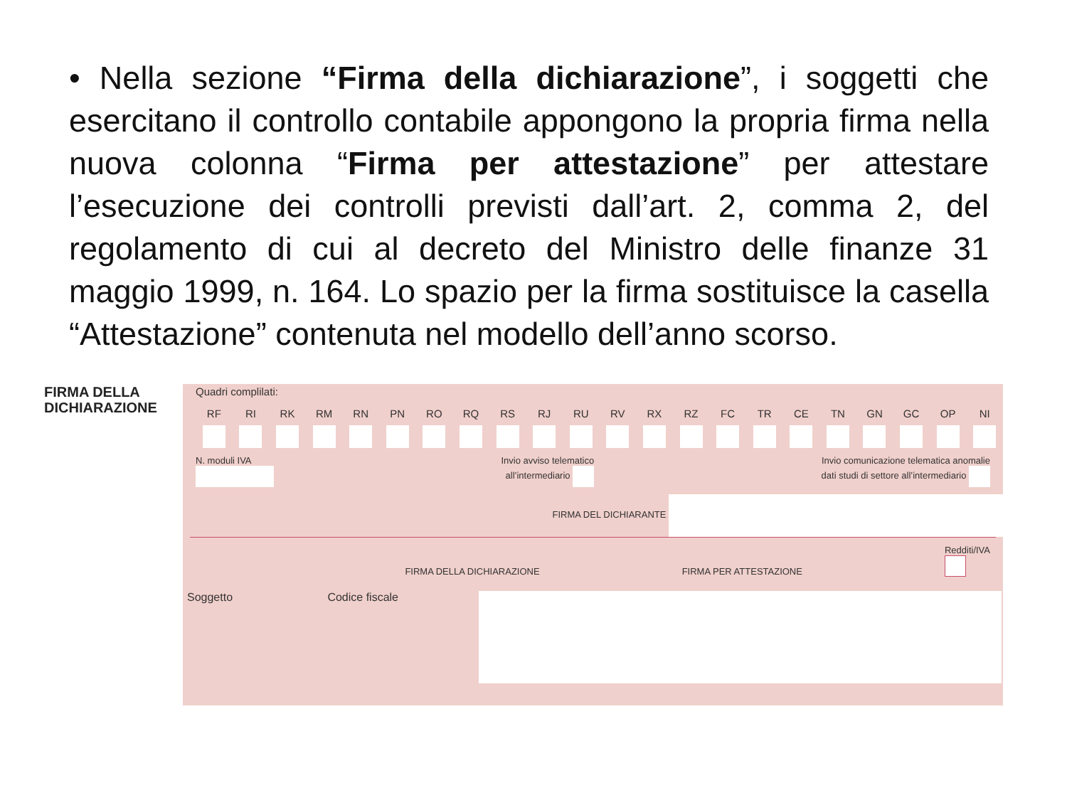• Nella sezione “Firma della dichiarazione”, i soggetti che esercitano il controllo contabile appongono la propria firma nella nuova colonna “Firma per attestazione” per attestare l’esecuzione dei controlli previsti dall’art. 2, comma 2, del regolamento di cui al decreto del Ministro delle finanze 31 maggio 1999, n. 164. Lo spazio per la firma sostituisce la casella “Attestazione” contenuta nel modello dell’anno scorso.
FIRMA DELLA
DICHIARAZIONE
Quadri complilati:
RF RI RK RM RN PN RO RQ RS RJ RU RV RX RZ FC TR CE TN GN GC OP NI
N. moduli IVA
Invio avviso telematico
all’intermediario
Invio comunicazione telematica anomalie
dati studi di settore all’intermediario
FIRMA DEL DICHIARANTE
FIRMA DELLA DICHIARAZIONE FIRMA PER ATTESTAZIONE
Redditi/IVA
Soggetto Codice fiscale